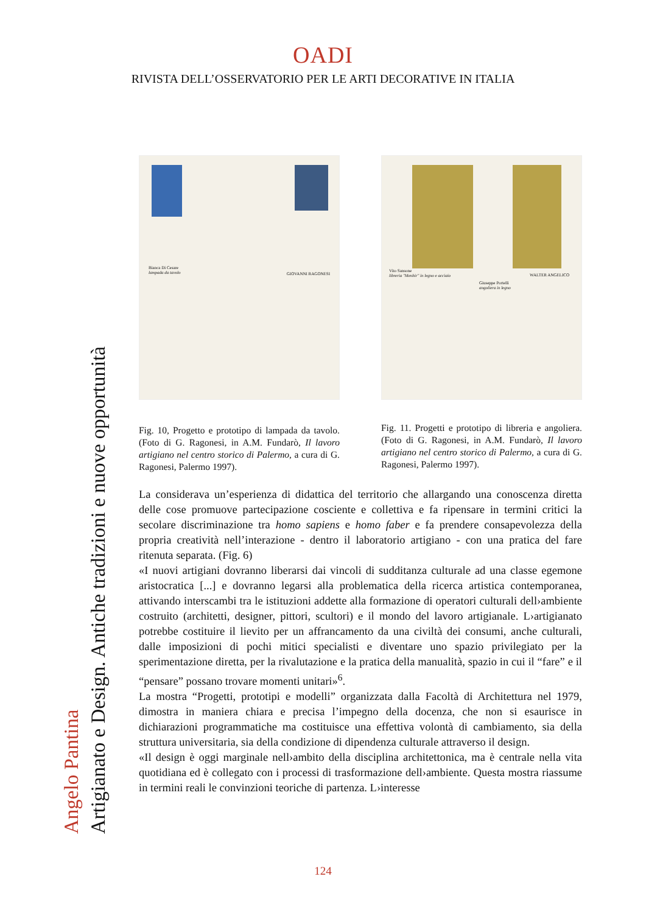OADI
RIVISTA DELL’OSSERVATORIO PER LE ARTI DECORATIVE IN ITALIA
Angelo Pantina
Artigianato e Design. Antiche tradizioni e nuove opportunità
Bianca Di Cesare
lampada da tavolo
GIOVANNI RAGONESI
Fig. 10, Progetto e prototipo di lampada da tavolo. (Foto di G. Ragonesi, in A.M. Fundarò, Il lavoro artigiano nel centro storico di Palermo, a cura di G. Ragonesi, Palermo 1997).
Vito Sansone
libreria "Menhir" in legno e acciaio
WALTER ANGELICO
Giuseppe Portelli
angoliera in legno
Fig. 11. Progetti e prototipo di libreria e angoliera. (Foto di G. Ragonesi, in A.M. Fundarò, Il lavoro artigiano nel centro storico di Palermo, a cura di G. Ragonesi, Palermo 1997).
La considerava un’esperienza di didattica del territorio che allargando una conoscenza diretta delle cose promuove partecipazione cosciente e collettiva e fa ripensare in termini critici la secolare discriminazione tra homo sapiens e homo faber e fa prendere consapevolezza della propria creatività nell’interazione - dentro il laboratorio artigiano - con una pratica del fare ritenuta separata. (Fig. 6)
«I nuovi artigiani dovranno liberarsi dai vincoli di sudditanza culturale ad una classe egemone aristocratica [...] e dovranno legarsi alla problematica della ricerca artistica contemporanea, attivando interscambi tra le istituzioni addette alla formazione di operatori culturali dell›ambiente costruito (architetti, designer, pittori, scultori) e il mondo del lavoro artigianale. L›artigianato potrebbe costituire il lievito per un affrancamento da una civiltà dei consumi, anche culturali, dalle imposizioni di pochi mitici specialisti e diventare uno spazio privilegiato per la sperimentazione diretta, per la rivalutazione e la pratica della manualità, spazio in cui il “fare” e il “pensare” possano trovare momenti unitari»<sup>6</sup>.
La mostra “Progetti, prototipi e modelli” organizzata dalla Facoltà di Architettura nel 1979, dimostra in maniera chiara e precisa l’impegno della docenza, che non si esaurisce in dichiarazioni programmatiche ma costituisce una effettiva volontà di cambiamento, sia della struttura universitaria, sia della condizione di dipendenza culturale attraverso il design.
«Il design è oggi marginale nell›ambito della disciplina architettonica, ma è centrale nella vita quotidiana ed è collegato con i processi di trasformazione dell›ambiente. Questa mostra riassume in termini reali le convinzioni teoriche di partenza. L›interesse
124